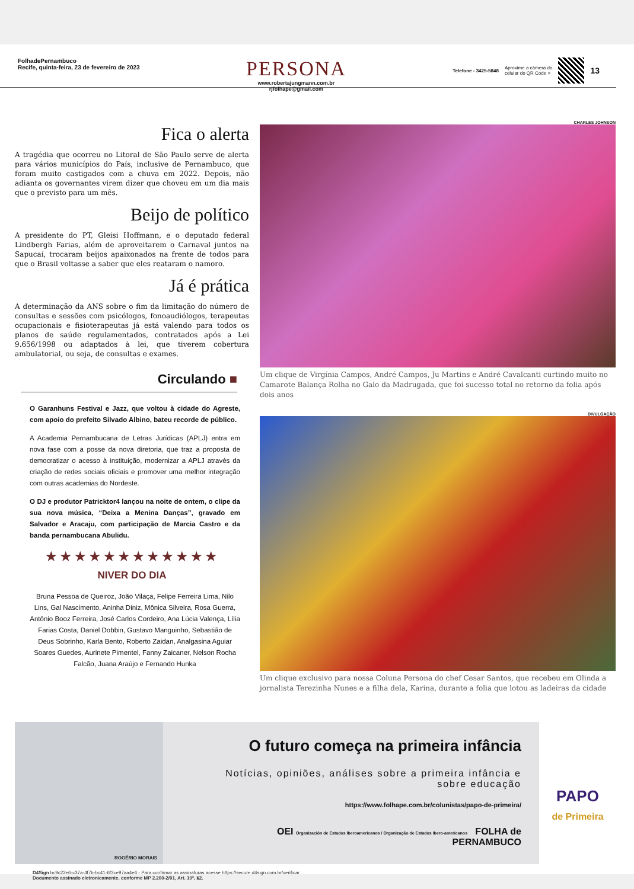FolhadePernambuco
Recife, quinta-feira, 23 de fevereiro de 2023
PERSONA
www.robertajungmann.com.br
rjfolhape@gmail.com
Telefone - 3425-5848 Aproxime a câmera do
celular do QR Code >
13
Fica o alerta
A tragédia que ocorreu no Litoral de São Paulo serve de alerta para vários municípios do País, inclusive de Pernambuco, que foram muito castigados com a chuva em 2022. Depois, não adianta os governantes virem dizer que choveu em um dia mais que o previsto para um mês.
Beijo de político
A presidente do PT, Gleisi Hoffmann, e o deputado federal Lindbergh Farias, além de aproveitarem o Carnaval juntos na Sapucaí, trocaram beijos apaixonados na frente de todos para que o Brasil voltasse a saber que eles reataram o namoro.
Já é prática
A determinação da ANS sobre o fim da limitação do número de consultas e sessões com psicólogos, fonoaudiólogos, terapeutas ocupacionais e fisioterapeutas já está valendo para todos os planos de saúde regulamentados, contratados após a Lei 9.656/1998 ou adaptados à lei, que tiverem cobertura ambulatorial, ou seja, de consultas e exames.
Circulando ■
O Garanhuns Festival e Jazz, que voltou à cidade do Agreste, com apoio do prefeito Silvado Albino, bateu recorde de público.
A Academia Pernambucana de Letras Jurídicas (APLJ) entra em nova fase com a posse da nova diretoria, que traz a proposta de democratizar o acesso à instituição, modernizar a APLJ através da criação de redes sociais oficiais e promover uma melhor integração com outras academias do Nordeste.
O DJ e produtor Patricktor4 lançou na noite de ontem, o clipe da sua nova música, “Deixa a Menina Danças”, gravado em Salvador e Aracaju, com participação de Marcia Castro e da banda pernambucana Abulidu.
★★★★★★★★★★★★
NIVER DO DIA
Bruna Pessoa de Queiroz, João Vilaça, Felipe Ferreira Lima, Nilo Lins, Gal Nascimento, Aninha Diniz, Mônica Silveira, Rosa Guerra, Antônio Booz Ferreira, José Carlos Cordeiro, Ana Lúcia Valença, Lília Farias Costa, Daniel Dobbin, Gustavo Manguinho, Sebastião de Deus Sobrinho, Karla Bento, Roberto Zaidan, Analgasina Aguiar Soares Guedes, Aurinete Pimentel, Fanny Zaicaner, Nelson Rocha Falcão, Juana Araújo e Fernando Hunka
CHARLES JOHNSON
Um clique de Virgínia Campos, André Campos, Ju Martins e André Cavalcanti curtindo muito no Camarote Balança Rolha no Galo da Madrugada, que foi sucesso total no retorno da folia após dois anos
DIVULGAÇÃO
Um clique exclusivo para nossa Coluna Persona do chef Cesar Santos, que recebeu em Olinda a jornalista Terezinha Nunes e a filha dela, Karina, durante a folia que lotou as ladeiras da cidade
ROGÉRIO MORAIS
O futuro começa na primeira infância
Notícias, opiniões, análises sobre a primeira infância e sobre educação
https://www.folhape.com.br/colunistas/papo-de-primeira/
OEI Organización de Estados Iberoamericanos / Organização de Estados Ibero-americanos FOLHA de PERNAMBUCO
PAPO
de Primeira
D4Sign bc9c22e6-c37a-4f7b-bc41-6f3ce97aa4e6 - Para confirmar as assinaturas acesse https://secure.d4sign.com.br/verificar
Documento assinado eletronicamente, conforme MP 2.200-2/01, Art. 10º, §2.